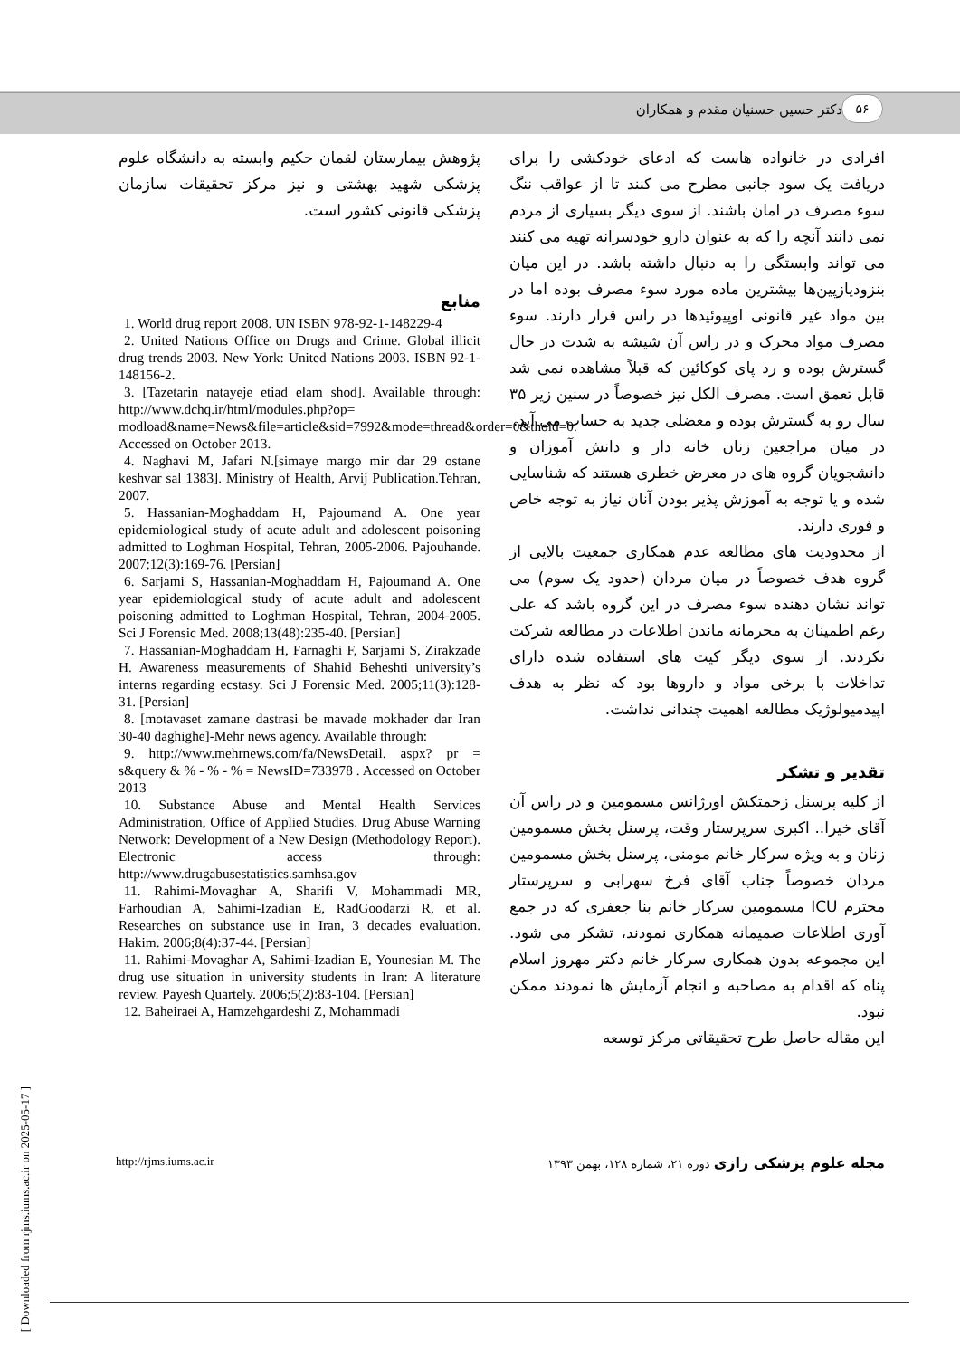۵۶
دکتر حسین حسنیان مقدم و همکاران
افرادی در خانواده هاست که ادعای خودکشی را برای دریافت یک سود جانبی مطرح می کنند تا از عواقب ننگ سوء مصرف در امان باشند. از سوی دیگر بسیاری از مردم نمی دانند آنچه را که به عنوان دارو خودسرانه تهیه می کنند می تواند وابستگی را به دنبال داشته باشد. در این میان بنزودیازپین‌ها بیشترین ماده مورد سوء مصرف بوده اما در بین مواد غیر قانونی اوپیوئیدها در راس قرار دارند. سوء مصرف مواد محرک و در راس آن شیشه به شدت در حال گسترش بوده و رد پای کوکائین که قبلاً مشاهده نمی شد قابل تعمق است. مصرف الکل نیز خصوصاً در سنین زیر ۳۵ سال رو به گسترش بوده و معضلی جدید به حساب می آید.
در میان مراجعین زنان خانه دار و دانش آموزان و دانشجویان گروه های در معرض خطری هستند که شناسایی شده و یا توجه به آموزش پذیر بودن آنان نیاز به توجه خاص و فوری دارند.
از محدودیت های مطالعه عدم همکاری جمعیت بالایی از گروه هدف خصوصاً در میان مردان (حدود یک سوم) می تواند نشان دهنده سوء مصرف در این گروه باشد که علی رغم اطمینان به محرمانه ماندن اطلاعات در مطالعه شرکت نکردند. از سوی دیگر کیت های استفاده شده دارای تداخلات با برخی مواد و داروها بود که نظر به هدف اپیدمیولوژیک مطالعه اهمیت چندانی نداشت.
تقدیر و تشکر
از کلیه پرسنل زحمتکش اورژانس مسمومین و در راس آن آقای خیرا.. اکبری سرپرستار وقت، پرسنل بخش مسمومین زنان و به ویژه سرکار خانم مومنی، پرسنل بخش مسمومین مردان خصوصاً جناب آقای فرخ سهرابی و سرپرستار محترم ICU مسمومین سرکار خانم بنا جعفری که در جمع آوری اطلاعات صمیمانه همکاری نمودند، تشکر می شود. این مجموعه بدون همکاری سرکار خانم دکتر مهروز اسلام پناه که اقدام به مصاحبه و انجام آزمایش ها نمودند ممکن نبود.
این مقاله حاصل طرح تحقیقاتی مرکز توسعه
پژوهش بیمارستان لقمان حکیم وابسته به دانشگاه علوم پزشکی شهید بهشتی و نیز مرکز تحقیقات سازمان پزشکی قانونی کشور است.
منابع
1. World drug report 2008. UN ISBN 978-92-1-148229-4
2. United Nations Office on Drugs and Crime. Global illicit drug trends 2003. New York: United Nations 2003. ISBN 92-1-148156-2.
3. [Tazetarin natayeje etiad elam shod]. Available through: http://www.dchq.ir/html/modules.php?op= modload&name=News&file=article&sid=7992&mode=thread&order=0&thold=0. Accessed on October 2013.
4. Naghavi M, Jafari N.[simaye margo mir dar 29 ostane keshvar sal 1383]. Ministry of Health, Arvij Publication.Tehran, 2007.
5. Hassanian-Moghaddam H, Pajoumand A. One year epidemiological study of acute adult and adolescent poisoning admitted to Loghman Hospital, Tehran, 2005-2006. Pajouhande. 2007;12(3):169-76. [Persian]
6. Sarjami S, Hassanian-Moghaddam H, Pajoumand A. One year epidemiological study of acute adult and adolescent poisoning admitted to Loghman Hospital, Tehran, 2004-2005. Sci J Forensic Med. 2008;13(48):235-40. [Persian]
7. Hassanian-Moghaddam H, Farnaghi F, Sarjami S, Zirakzade H. Awareness measurements of Shahid Beheshti university’s interns regarding ecstasy. Sci J Forensic Med. 2005;11(3):128-31. [Persian]
8. [motavaset zamane dastrasi be mavade mokhader dar Iran 30-40 daghighe]-Mehr news agency. Available through:
9. http://www.mehrnews.com/fa/NewsDetail. aspx? pr = s&query & % ‐ % ‐ % = NewsID=733978 . Accessed on October 2013
10. Substance Abuse and Mental Health Services Administration, Office of Applied Studies. Drug Abuse Warning Network: Development of a New Design (Methodology Report). Electronic access through: http://www.drugabusestatistics.samhsa.gov
11. Rahimi-Movaghar A, Sharifi V, Mohammadi MR, Farhoudian A, Sahimi-Izadian E, RadGoodarzi R, et al. Researches on substance use in Iran, 3 decades evaluation. Hakim. 2006;8(4):37-44. [Persian]
11. Rahimi-Movaghar A, Sahimi-Izadian E, Younesian M. The drug use situation in university students in Iran: A literature review. Payesh Quartely. 2006;5(2):83-104. [Persian]
12. Baheiraei A, Hamzehgardeshi Z, Mohammadi
http://rjms.iums.ac.ir مجله علوم پزشکی رازی دوره ۲۱، شماره ۱۲۸، بهمن ۱۳۹۳
[ Downloaded from rjms.iums.ac.ir on 2025-05-17 ]